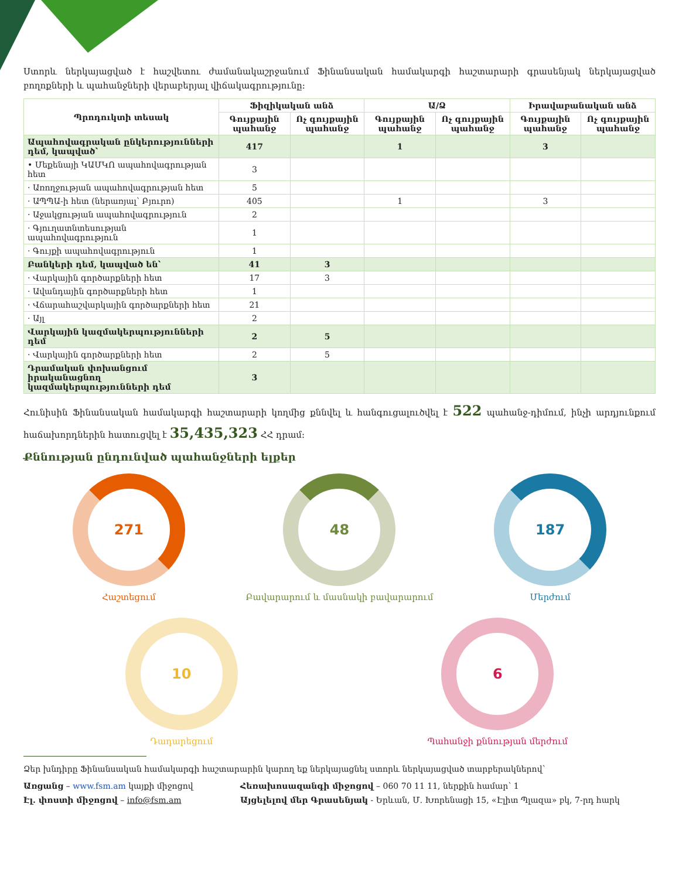Ստորև ներկայացված է հաշվետու ժամանակաշրջանում Ֆինանսական համակարգի հաշտարարի գրասենյակ ներկայացված բողոքների և պահանջների վերաբերյալ վիճակագրությունը:
| Պրոդուկտի տեսակ | Ֆիզիկական անձ | | Ա/Ձ | | Իրավաբանական անձ | |
| --- | --- | --- | --- | --- | --- | --- |
| | Գույքային պահանջ | Ոչ գույքային պահանջ | Գույքային պահանջ | Ոչ գույքային պահանջ | Գույքային պահանջ | Ոչ գույքային պահանջ |
| Ապահովագրական ընկերությունների դեմ, կապված՝ | 417 | | 1 | | 3 | |
| • Մեքենայի ԿԱՄԿՈ ապահովագրության հետ | 3 | | | | | |
| · Առողջության ապահովագրության հետ | 5 | | | | | |
| · ԱՊՊԱ-ի հետ (ներառյալ՝ Բյուրո) | 405 | | 1 | | 3 | |
| · Աջակցության ապահովագրություն | 2 | | | | | |
| · Գյուղատնտեսության ապահովագրություն | 1 | | | | | |
| · Գույքի ապահովագրություն | 1 | | | | | |
| Բանկերի դեմ, կապված են՝ | 41 | 3 | | | | |
| · Վարկային գործարքների հետ | 17 | 3 | | | | |
| · Ավանդային գործարքների հետ | 1 | | | | | |
| · Վճարահաշվարկային գործարքների հետ | 21 | | | | | |
| · Այլ | 2 | | | | | |
| Վարկային կազմակերպությունների դեմ | 2 | 5 | | | | |
| · Վարկային գործարքների հետ | 2 | 5 | | | | |
| Դրամական փոխանցում իրականացնող կազմակերպությունների դեմ | 3 | | | | | |
Հունիսին Ֆինանսական համակարգի հաշտարարի կողմից քննվել և հանգուցալուծվել է 522 պահանջ-դիմում, ինչի արդյունքում հաճախորդներին հատուցվել է 35,435,323 ՀՀ դրամ:
Քննության ընդունված պահանջների ելքեր
271
Հաշտեցում
48
Բավարարում և մասնակի բավարարում
187
Մերժում
10
Դադարեցում
6
Պահանջի քննության մերժում
Ձեր խնդիրը Ֆինանսական համակարգի հաշտարարին կարող եք ներկայացնել ստորև ներկայացված տարբերակներով՝
Առցանց – www.fsm.am կայքի միջոցով Հեռախոսազանգի միջոցով – 060 70 11 11, ներքին համար՝ 1
Էլ. փոստի միջոցով – info@fsm.am Այցելելով մեր Գրասենյակ - Երևան, Մ. Խորենացի 15, «Էլիտ Պլազա» բկ, 7-րդ հարկ